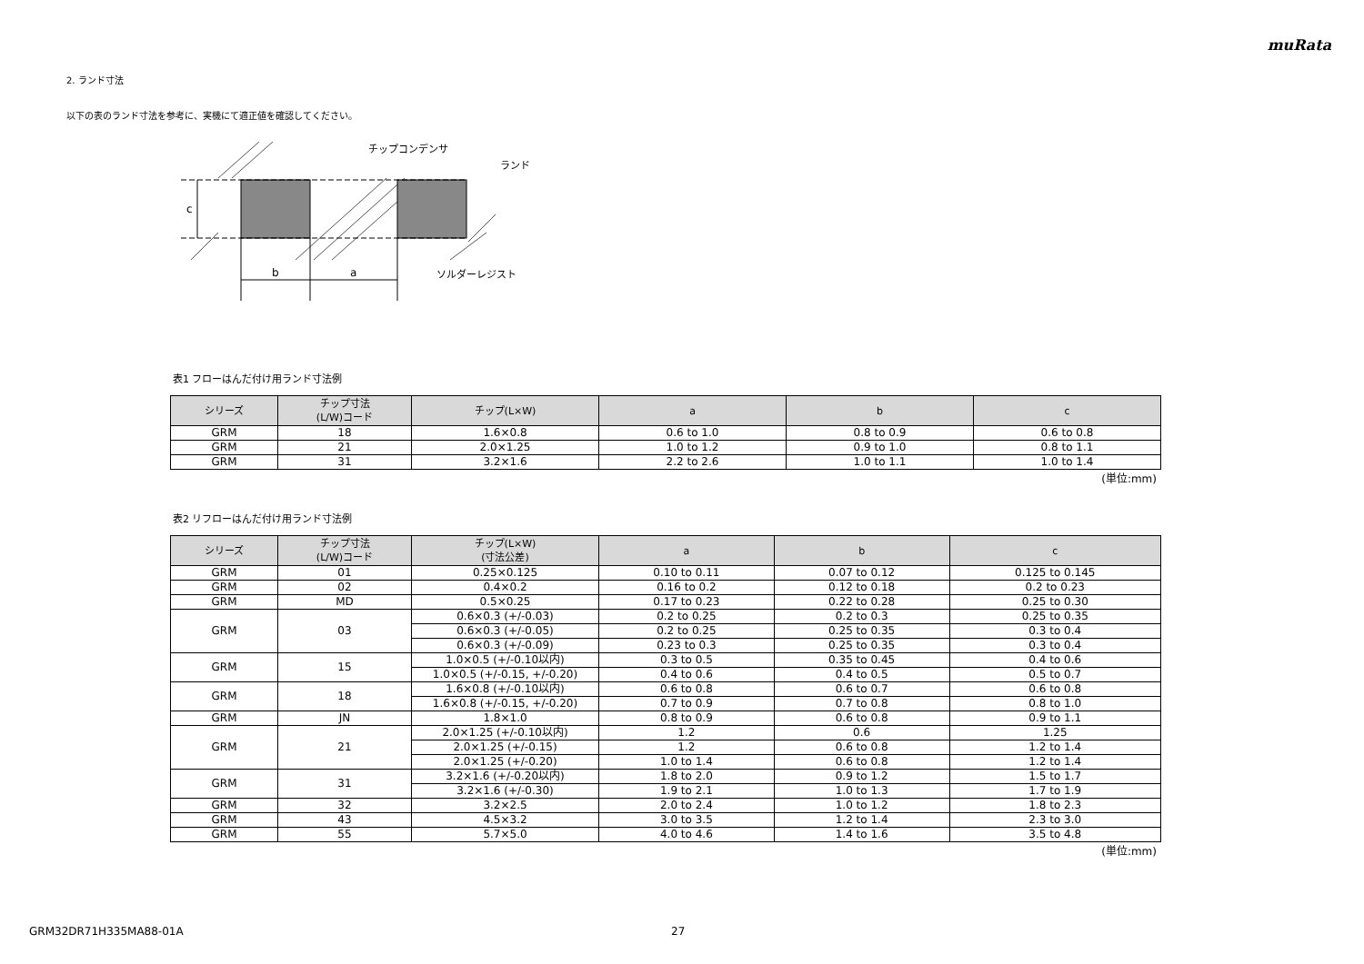muRata
2. ランド寸法
以下の表のランド寸法を参考に、実機にて適正値を確認してください。
c
b
a
チップコンデンサ
ランド
ソルダーレジスト
表1 フローはんだ付け用ランド寸法例
| シリーズ | チップ寸法 (L/W)コード | チップ(L×W) | a | b | c |
| --- | --- | --- | --- | --- | --- |
| GRM | 18 | 1.6×0.8 | 0.6 to 1.0 | 0.8 to 0.9 | 0.6 to 0.8 |
| GRM | 21 | 2.0×1.25 | 1.0 to 1.2 | 0.9 to 1.0 | 0.8 to 1.1 |
| GRM | 31 | 3.2×1.6 | 2.2 to 2.6 | 1.0 to 1.1 | 1.0 to 1.4 |
(単位:mm)
表2 リフローはんだ付け用ランド寸法例
| シリーズ | チップ寸法 (L/W)コード | チップ(L×W) (寸法公差) | a | b | c |
| --- | --- | --- | --- | --- | --- |
| GRM | 01 | 0.25×0.125 | 0.10 to 0.11 | 0.07 to 0.12 | 0.125 to 0.145 |
| GRM | 02 | 0.4×0.2 | 0.16 to 0.2 | 0.12 to 0.18 | 0.2 to 0.23 |
| GRM | MD | 0.5×0.25 | 0.17 to 0.23 | 0.22 to 0.28 | 0.25 to 0.30 |
| GRM | 03 | 0.6×0.3 (+/-0.03) | 0.2 to 0.25 | 0.2 to 0.3 | 0.25 to 0.35 |
| | | 0.6×0.3 (+/-0.05) | 0.2 to 0.25 | 0.25 to 0.35 | 0.3 to 0.4 |
| | | 0.6×0.3 (+/-0.09) | 0.23 to 0.3 | 0.25 to 0.35 | 0.3 to 0.4 |
| GRM | 15 | 1.0×0.5 (+/-0.10以内) | 0.3 to 0.5 | 0.35 to 0.45 | 0.4 to 0.6 |
| | | 1.0×0.5 (+/-0.15, +/-0.20) | 0.4 to 0.6 | 0.4 to 0.5 | 0.5 to 0.7 |
| GRM | 18 | 1.6×0.8 (+/-0.10以内) | 0.6 to 0.8 | 0.6 to 0.7 | 0.6 to 0.8 |
| | | 1.6×0.8 (+/-0.15, +/-0.20) | 0.7 to 0.9 | 0.7 to 0.8 | 0.8 to 1.0 |
| GRM | JN | 1.8×1.0 | 0.8 to 0.9 | 0.6 to 0.8 | 0.9 to 1.1 |
| GRM | 21 | 2.0×1.25 (+/-0.10以内) | 1.2 | 0.6 | 1.25 |
| | | 2.0×1.25 (+/-0.15) | 1.2 | 0.6 to 0.8 | 1.2 to 1.4 |
| | | 2.0×1.25 (+/-0.20) | 1.0 to 1.4 | 0.6 to 0.8 | 1.2 to 1.4 |
| GRM | 31 | 3.2×1.6 (+/-0.20以内) | 1.8 to 2.0 | 0.9 to 1.2 | 1.5 to 1.7 |
| | | 3.2×1.6 (+/-0.30) | 1.9 to 2.1 | 1.0 to 1.3 | 1.7 to 1.9 |
| GRM | 32 | 3.2×2.5 | 2.0 to 2.4 | 1.0 to 1.2 | 1.8 to 2.3 |
| GRM | 43 | 4.5×3.2 | 3.0 to 3.5 | 1.2 to 1.4 | 2.3 to 3.0 |
| GRM | 55 | 5.7×5.0 | 4.0 to 4.6 | 1.4 to 1.6 | 3.5 to 4.8 |
(単位:mm)
GRM32DR71H335MA88-01A 27